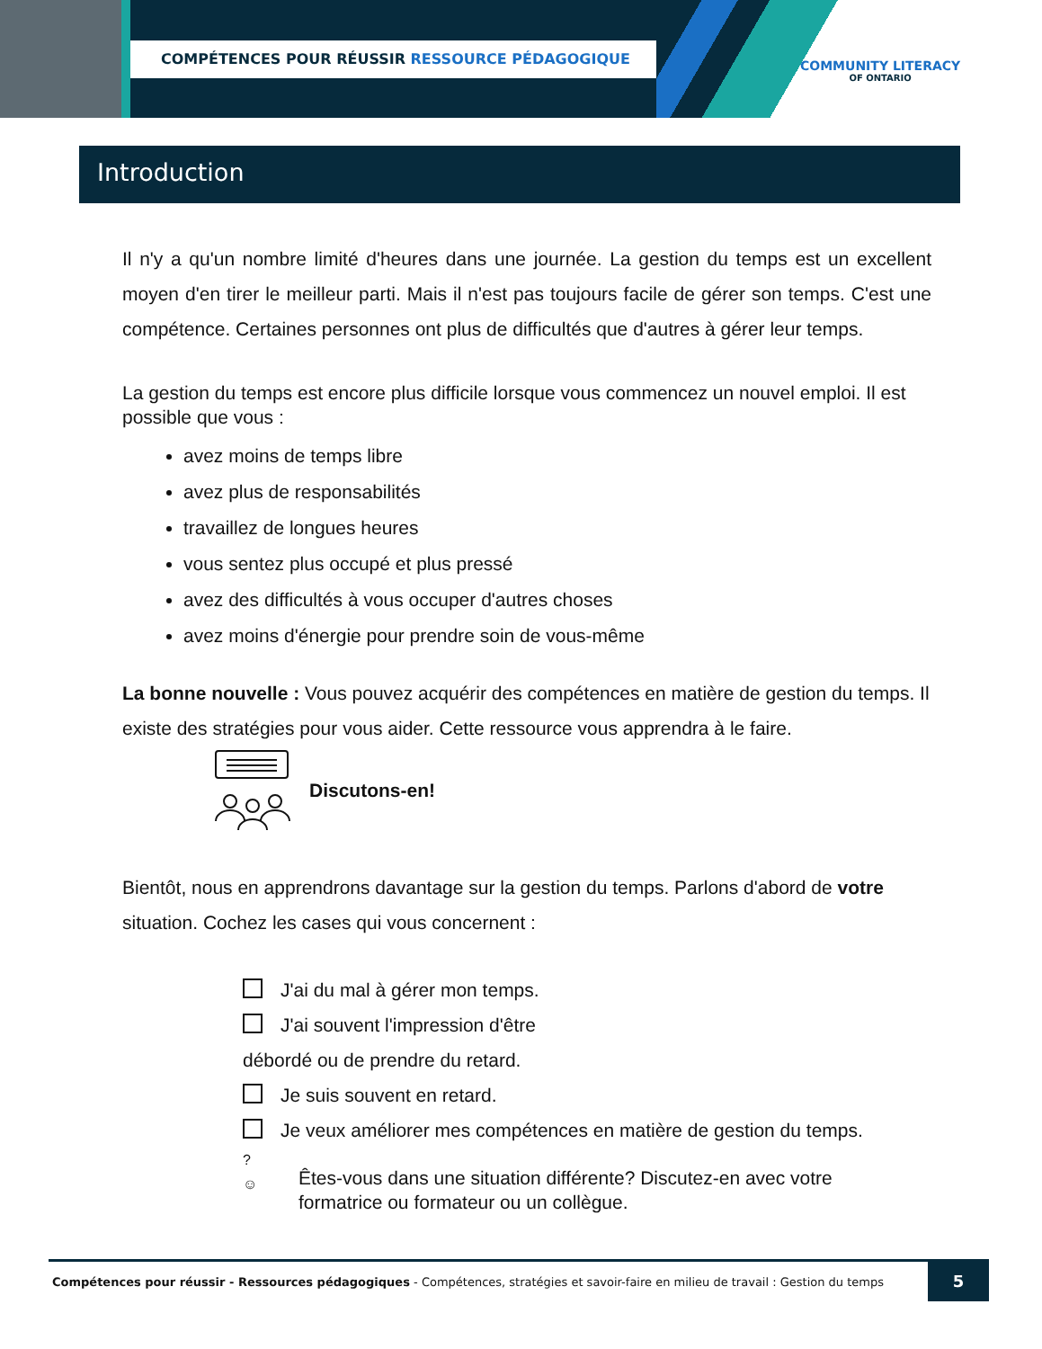COMPÉTENCES POUR RÉUSSIR RESSOURCE PÉDAGOGIQUE
COMMUNITY LITERACY
OF ONTARIO
Introduction
Il n'y a qu'un nombre limité d'heures dans une journée. La gestion du temps est un excellent moyen d'en tirer le meilleur parti. Mais il n'est pas toujours facile de gérer son temps. C'est une compétence. Certaines personnes ont plus de difficultés que d'autres à gérer leur temps.
La gestion du temps est encore plus difficile lorsque vous commencez un nouvel emploi. Il est possible que vous :
avez moins de temps libre
avez plus de responsabilités
travaillez de longues heures
vous sentez plus occupé et plus pressé
avez des difficultés à vous occuper d'autres choses
avez moins d'énergie pour prendre soin de vous-même
La bonne nouvelle : Vous pouvez acquérir des compétences en matière de gestion du temps. Il existe des stratégies pour vous aider. Cette ressource vous apprendra à le faire.
Discutons-en!
Bientôt, nous en apprendrons davantage sur la gestion du temps. Parlons d'abord de votre situation. Cochez les cases qui vous concernent :
J'ai du mal à gérer mon temps.
J'ai souvent l'impression d'être
débordé ou de prendre du retard.
Je suis souvent en retard.
Je veux améliorer mes compétences en matière de gestion du temps.
?
☺ Êtes-vous dans une situation différente? Discutez-en avec votre
formatrice ou formateur ou un collègue.
Compétences pour réussir - Ressources pédagogiques - Compétences, stratégies et savoir-faire en milieu de travail : Gestion du temps
5